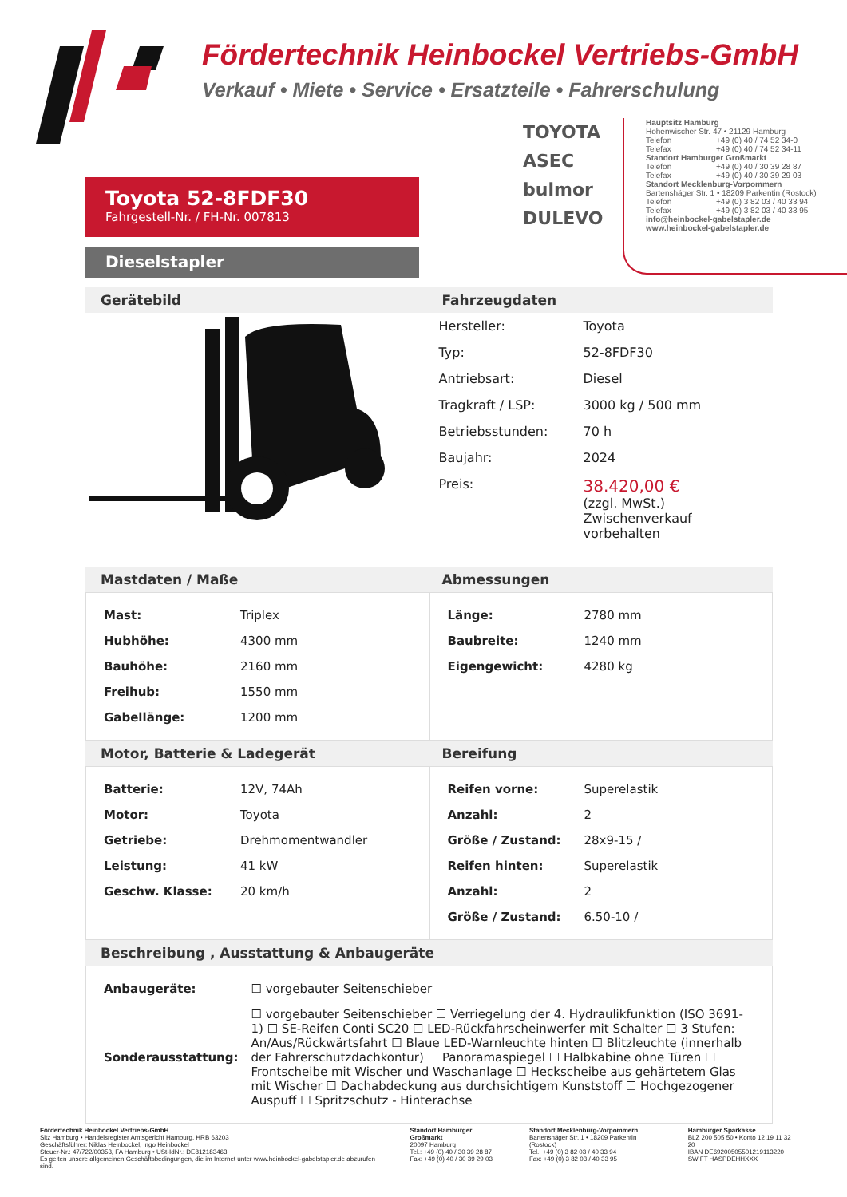Fördertechnik Heinbockel Vertriebs-GmbH
Verkauf • Miete • Service • Ersatzteile • Fahrerschulung
TOYOTA
ASEC
bulmor
DULEVO
Hauptsitz Hamburg
Hohenwischer Str. 47 • 21129 Hamburg
Telefon +49 (0) 40 / 74 52 34-0
Telefax +49 (0) 40 / 74 52 34-11
Standort Hamburger Großmarkt
Telefon +49 (0) 40 / 30 39 28 87
Telefax +49 (0) 40 / 30 39 29 03
Standort Mecklenburg-Vorpommern
Bartenshäger Str. 1 • 18209 Parkentin (Rostock)
Telefon +49 (0) 3 82 03 / 40 33 94
Telefax +49 (0) 3 82 03 / 40 33 95
info@heinbockel-gabelstapler.de
www.heinbockel-gabelstapler.de
Toyota 52-8FDF30
Fahrgestell-Nr. / FH-Nr. 007813
Dieselstapler
Gerätebild Fahrzeugdaten
| Hersteller: | Toyota |
| Typ: | 52-8FDF30 |
| Antriebsart: | Diesel |
| Tragkraft / LSP: | 3000 kg / 500 mm |
| Betriebsstunden: | 70 h |
| Baujahr: | 2024 |
| Preis: | 38.420,00 € (zzgl. MwSt.) Zwischenverkauf vorbehalten |
Mastdaten / Maße Abmessungen
| Mast: | Triplex |
| Hubhöhe: | 4300 mm |
| Bauhöhe: | 2160 mm |
| Freihub: | 1550 mm |
| Gabellänge: | 1200 mm |
| Länge: | 2780 mm |
| Baubreite: | 1240 mm |
| Eigengewicht: | 4280 kg |
Motor, Batterie & Ladegerät Bereifung
| Batterie: | 12V, 74Ah |
| Motor: | Toyota |
| Getriebe: | Drehmomentwandler |
| Leistung: | 41 kW |
| Geschw. Klasse: | 20 km/h |
| Reifen vorne: | Superelastik |
| Anzahl: | 2 |
| Größe / Zustand: | 28x9-15 / |
| Reifen hinten: | Superelastik |
| Anzahl: | 2 |
| Größe / Zustand: | 6.50-10 / |
Beschreibung , Ausstattung & Anbaugeräte
| Anbaugeräte: | ☐ vorgebauter Seitenschieber |
| Sonderausstattung: | ☐ vorgebauter Seitenschieber ☐ Verriegelung der 4. Hydraulikfunktion (ISO 3691-1) ☐ SE-Reifen Conti SC20 ☐ LED-Rückfahrscheinwerfer mit Schalter ☐ 3 Stufen: An/Aus/Rückwärtsfahrt ☐ Blaue LED-Warnleuchte hinten ☐ Blitzleuchte (innerhalb der Fahrerschutzdachkontur) ☐ Panoramaspiegel ☐ Halbkabine ohne Türen ☐ Frontscheibe mit Wischer und Waschanlage ☐ Heckscheibe aus gehärtetem Glas mit Wischer ☐ Dachabdeckung aus durchsichtigem Kunststoff ☐ Hochgezogener Auspuff ☐ Spritzschutz - Hinterachse |
Fördertechnik Heinbockel Vertriebs-GmbH
Sitz Hamburg • Handelsregister Amtsgericht Hamburg, HRB 63203
Geschäftsführer: Niklas Heinbockel, Ingo Heinbockel
Steuer-Nr.: 47/722/00353, FA Hamburg • USt-IdNr.: DE812183463
Es gelten unsere allgemeinen Geschäftsbedingungen, die im Internet unter www.heinbockel-gabelstapler.de abzurufen sind.
Standort Hamburger Großmarkt
20097 Hamburg
Tel.: +49 (0) 40 / 30 39 28 87
Fax: +49 (0) 40 / 30 39 29 03
Standort Mecklenburg-Vorpommern
Bartenshäger Str. 1 • 18209 Parkentin (Rostock)
Tel.: +49 (0) 3 82 03 / 40 33 94
Fax: +49 (0) 3 82 03 / 40 33 95
Hamburger Sparkasse
BLZ 200 505 50 • Konto 12 19 11 32 20
IBAN DE69200505501219113220
SWIFT HASPDEHHXXX